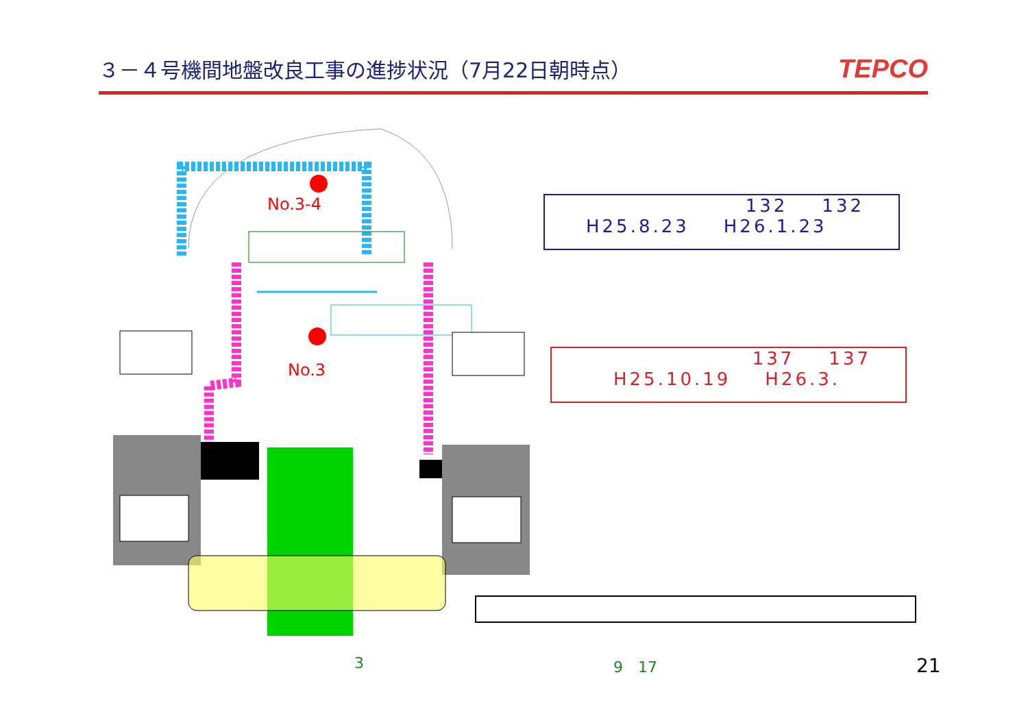３－４号機間地盤改良工事の進捗状況（7月22日朝時点）
TEPCO
No.3-4
No.3
132 132
H25.8.23 H26.1.23
137 137
H25.10.19 H26.3.
3 9　17 21